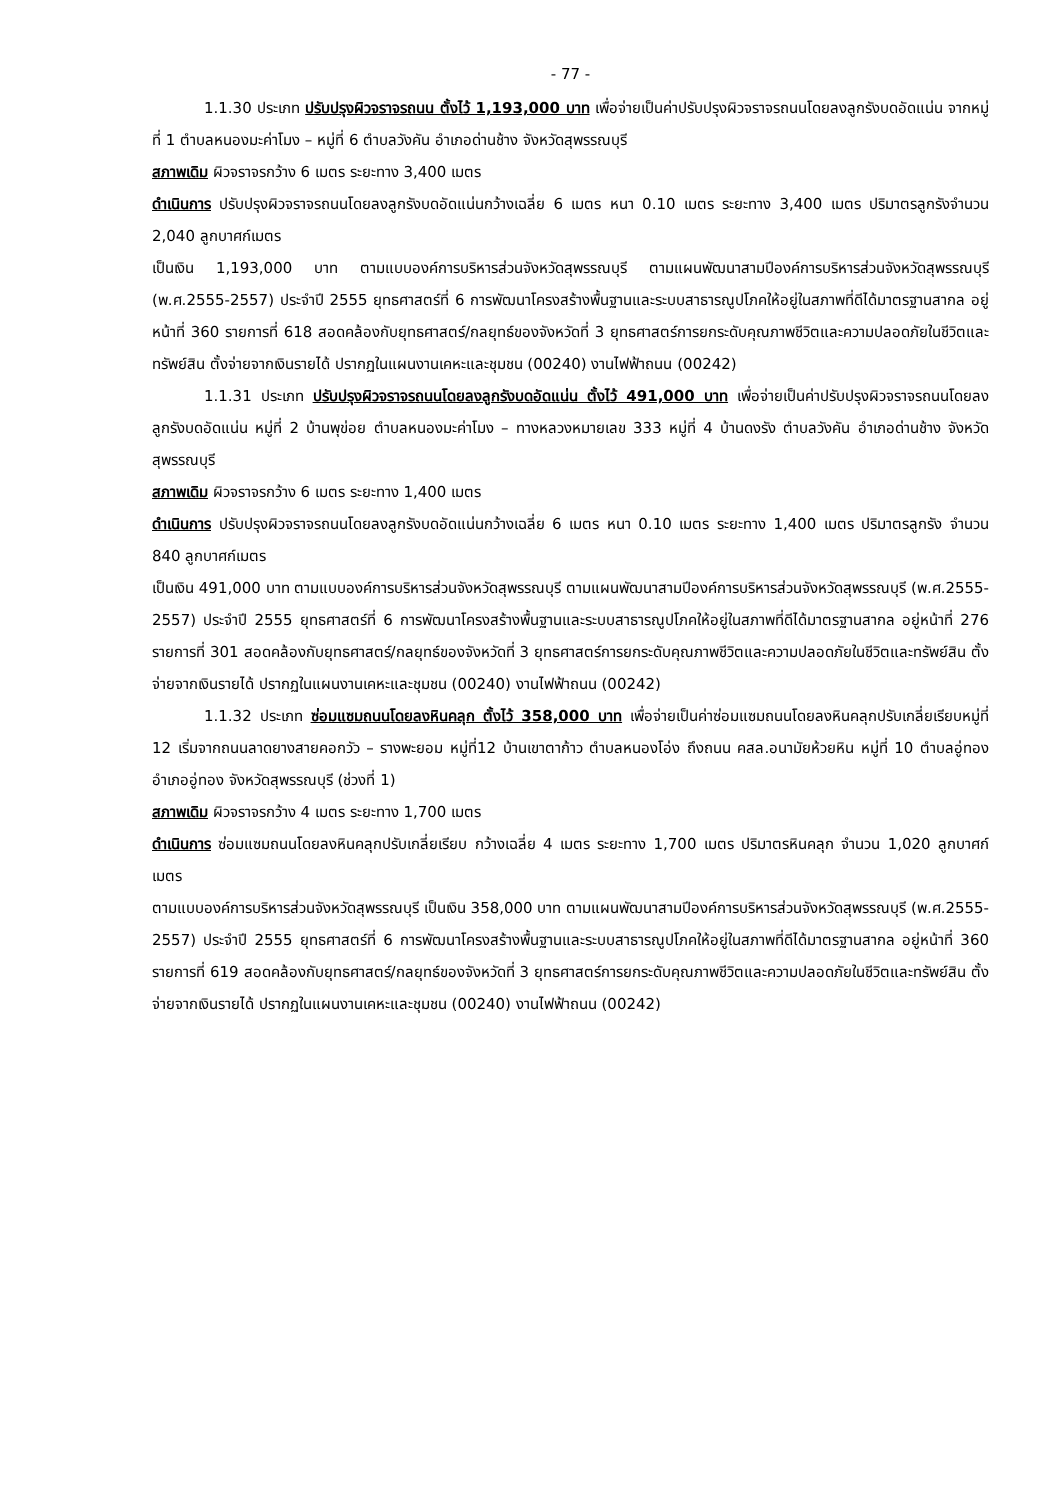- 77 -
1.1.30 ประเภท ปรับปรุงผิวจราจรถนน ตั้งไว้ 1,193,000 บาท เพื่อจ่ายเป็นค่าปรับปรุงผิวจราจรถนนโดยลงลูกรังบดอัดแน่น จากหมู่ที่ 1 ตำบลหนองมะค่าโมง – หมู่ที่ 6 ตำบลวังคัน อำเภอด่านช้าง จังหวัดสุพรรณบุรี
สภาพเดิม ผิวจราจรกว้าง 6 เมตร ระยะทาง 3,400 เมตร
ดำเนินการ ปรับปรุงผิวจราจรถนนโดยลงลูกรังบดอัดแน่นกว้างเฉลี่ย 6 เมตร หนา 0.10 เมตร ระยะทาง 3,400 เมตร ปริมาตรลูกรังจำนวน 2,040 ลูกบาศก์เมตร
เป็นเงิน 1,193,000 บาท ตามแบบองค์การบริหารส่วนจังหวัดสุพรรณบุรี ตามแผนพัฒนาสามปีองค์การบริหารส่วนจังหวัดสุพรรณบุรี (พ.ศ.2555-2557) ประจำปี 2555 ยุทธศาสตร์ที่ 6 การพัฒนาโครงสร้างพื้นฐานและระบบสาธารณูปโภคให้อยู่ในสภาพที่ดีได้มาตรฐานสากล อยู่หน้าที่ 360 รายการที่ 618 สอดคล้องกับยุทธศาสตร์/กลยุทธ์ของจังหวัดที่ 3 ยุทธศาสตร์การยกระดับคุณภาพชีวิตและความปลอดภัยในชีวิตและทรัพย์สิน ตั้งจ่ายจากเงินรายได้ ปรากฏในแผนงานเคหะและชุมชน (00240) งานไฟฟ้าถนน (00242)
1.1.31 ประเภท ปรับปรุงผิวจราจรถนนโดยลงลูกรังบดอัดแน่น ตั้งไว้ 491,000 บาท เพื่อจ่ายเป็นค่าปรับปรุงผิวจราจรถนนโดยลงลูกรังบดอัดแน่น หมู่ที่ 2 บ้านพุข่อย ตำบลหนองมะค่าโมง – ทางหลวงหมายเลข 333 หมู่ที่ 4 บ้านดงรัง ตำบลวังคัน อำเภอด่านช้าง จังหวัดสุพรรณบุรี
สภาพเดิม ผิวจราจรกว้าง 6 เมตร ระยะทาง 1,400 เมตร
ดำเนินการ ปรับปรุงผิวจราจรถนนโดยลงลูกรังบดอัดแน่นกว้างเฉลี่ย 6 เมตร หนา 0.10 เมตร ระยะทาง 1,400 เมตร ปริมาตรลูกรัง จำนวน 840 ลูกบาศก์เมตร
เป็นเงิน 491,000 บาท ตามแบบองค์การบริหารส่วนจังหวัดสุพรรณบุรี ตามแผนพัฒนาสามปีองค์การบริหารส่วนจังหวัดสุพรรณบุรี (พ.ศ.2555-2557) ประจำปี 2555 ยุทธศาสตร์ที่ 6 การพัฒนาโครงสร้างพื้นฐานและระบบสาธารณูปโภคให้อยู่ในสภาพที่ดีได้มาตรฐานสากล อยู่หน้าที่ 276 รายการที่ 301 สอดคล้องกับยุทธศาสตร์/กลยุทธ์ของจังหวัดที่ 3 ยุทธศาสตร์การยกระดับคุณภาพชีวิตและความปลอดภัยในชีวิตและทรัพย์สิน ตั้งจ่ายจากเงินรายได้ ปรากฏในแผนงานเคหะและชุมชน (00240) งานไฟฟ้าถนน (00242)
1.1.32 ประเภท ซ่อมแซมถนนโดยลงหินคลุก ตั้งไว้ 358,000 บาท เพื่อจ่ายเป็นค่าซ่อมแซมถนนโดยลงหินคลุกปรับเกลี่ยเรียบหมู่ที่ 12 เริ่มจากถนนลาดยางสายคอกวัว – รางพะยอม หมู่ที่12 บ้านเขาตาก้าว ตำบลหนองโอ่ง ถึงถนน คสล.อนามัยห้วยหิน หมู่ที่ 10 ตำบลอู่ทอง อำเภออู่ทอง จังหวัดสุพรรณบุรี (ช่วงที่ 1)
สภาพเดิม ผิวจราจรกว้าง 4 เมตร ระยะทาง 1,700 เมตร
ดำเนินการ ซ่อมแซมถนนโดยลงหินคลุกปรับเกลี่ยเรียบ กว้างเฉลี่ย 4 เมตร ระยะทาง 1,700 เมตร ปริมาตรหินคลุก จำนวน 1,020 ลูกบาศก์เมตร
ตามแบบองค์การบริหารส่วนจังหวัดสุพรรณบุรี เป็นเงิน 358,000 บาท ตามแผนพัฒนาสามปีองค์การบริหารส่วนจังหวัดสุพรรณบุรี (พ.ศ.2555-2557) ประจำปี 2555 ยุทธศาสตร์ที่ 6 การพัฒนาโครงสร้างพื้นฐานและระบบสาธารณูปโภคให้อยู่ในสภาพที่ดีได้มาตรฐานสากล อยู่หน้าที่ 360 รายการที่ 619 สอดคล้องกับยุทธศาสตร์/กลยุทธ์ของจังหวัดที่ 3 ยุทธศาสตร์การยกระดับคุณภาพชีวิตและความปลอดภัยในชีวิตและทรัพย์สิน ตั้งจ่ายจากเงินรายได้ ปรากฏในแผนงานเคหะและชุมชน (00240) งานไฟฟ้าถนน (00242)